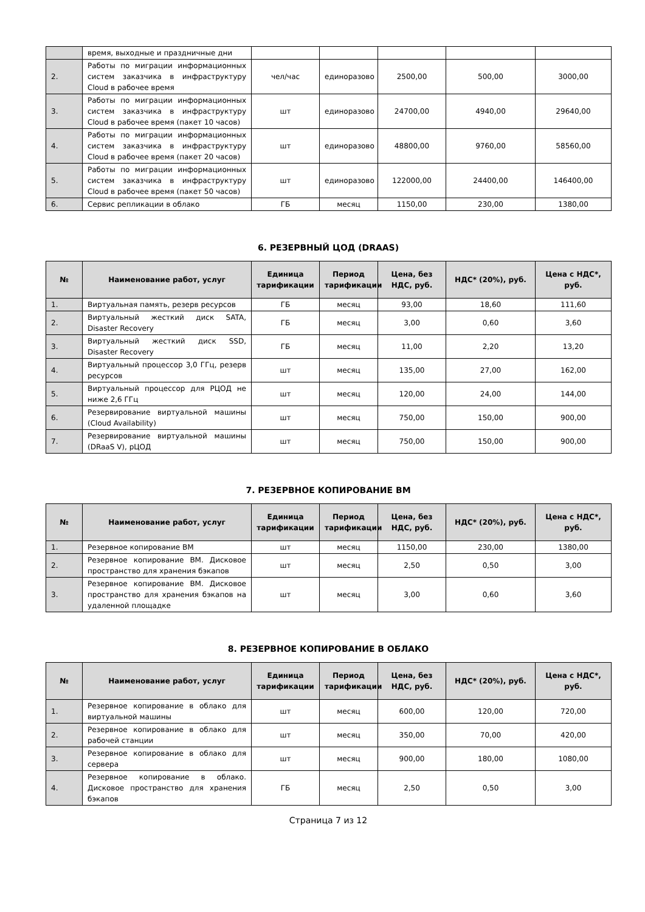| | время, выходные и праздничные дни | | | | | |
| 2. | Работы по миграции информационных систем заказчика в инфраструктуру Cloud в рабочее время | чел/час | единоразово | 2500,00 | 500,00 | 3000,00 |
| 3. | Работы по миграции информационных систем заказчика в инфраструктуру Cloud в рабочее время (пакет 10 часов) | шт | единоразово | 24700,00 | 4940,00 | 29640,00 |
| 4. | Работы по миграции информационных систем заказчика в инфраструктуру Cloud в рабочее время (пакет 20 часов) | шт | единоразово | 48800,00 | 9760,00 | 58560,00 |
| 5. | Работы по миграции информационных систем заказчика в инфраструктуру Cloud в рабочее время (пакет 50 часов) | шт | единоразово | 122000,00 | 24400,00 | 146400,00 |
| 6. | Сервис репликации в облако | ГБ | месяц | 1150,00 | 230,00 | 1380,00 |
6. РЕЗЕРВНЫЙ ЦОД (DRAAS)
| № | Наименование работ, услуг | Единица тарификации | Период тарификации | Цена, без НДС, руб. | НДС* (20%), руб. | Цена с НДС*, руб. |
| --- | --- | --- | --- | --- | --- | --- |
| 1. | Виртуальная память, резерв ресурсов | ГБ | месяц | 93,00 | 18,60 | 111,60 |
| 2. | Виртуальный жесткий диск SATA, Disaster Recovery | ГБ | месяц | 3,00 | 0,60 | 3,60 |
| 3. | Виртуальный жесткий диск SSD, Disaster Recovery | ГБ | месяц | 11,00 | 2,20 | 13,20 |
| 4. | Виртуальный процессор 3,0 ГГц, резерв ресурсов | шт | месяц | 135,00 | 27,00 | 162,00 |
| 5. | Виртуальный процессор для РЦОД не ниже 2,6 ГГц | шт | месяц | 120,00 | 24,00 | 144,00 |
| 6. | Резервирование виртуальной машины (Cloud Availability) | шт | месяц | 750,00 | 150,00 | 900,00 |
| 7. | Резервирование виртуальной машины (DRaaS V), рЦОД | шт | месяц | 750,00 | 150,00 | 900,00 |
7. РЕЗЕРВНОЕ КОПИРОВАНИЕ ВМ
| № | Наименование работ, услуг | Единица тарификации | Период тарификации | Цена, без НДС, руб. | НДС* (20%), руб. | Цена с НДС*, руб. |
| --- | --- | --- | --- | --- | --- | --- |
| 1. | Резервное копирование ВМ | шт | месяц | 1150,00 | 230,00 | 1380,00 |
| 2. | Резервное копирование ВМ. Дисковое пространство для хранения бэкапов | шт | месяц | 2,50 | 0,50 | 3,00 |
| 3. | Резервное копирование ВМ. Дисковое пространство для хранения бэкапов на удаленной площадке | шт | месяц | 3,00 | 0,60 | 3,60 |
8. РЕЗЕРВНОЕ КОПИРОВАНИЕ В ОБЛАКО
| № | Наименование работ, услуг | Единица тарификации | Период тарификации | Цена, без НДС, руб. | НДС* (20%), руб. | Цена с НДС*, руб. |
| --- | --- | --- | --- | --- | --- | --- |
| 1. | Резервное копирование в облако для виртуальной машины | шт | месяц | 600,00 | 120,00 | 720,00 |
| 2. | Резервное копирование в облако для рабочей станции | шт | месяц | 350,00 | 70,00 | 420,00 |
| 3. | Резервное копирование в облако для сервера | шт | месяц | 900,00 | 180,00 | 1080,00 |
| 4. | Резервное копирование в облако. Дисковое пространство для хранения бэкапов | ГБ | месяц | 2,50 | 0,50 | 3,00 |
Страница 7 из 12